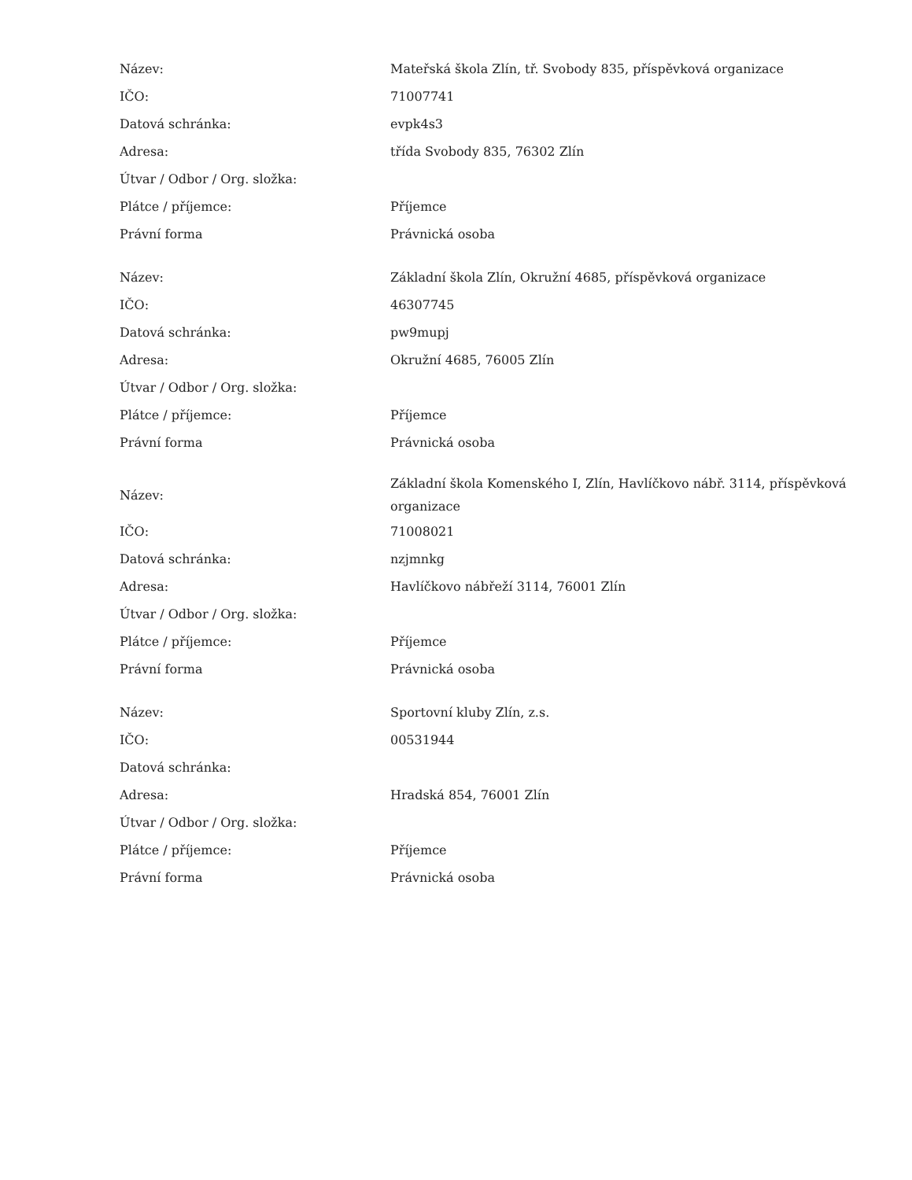| Název: | Mateřská škola Zlín, tř. Svobody 835, příspěvková organizace |
| IČO: | 71007741 |
| Datová schránka: | evpk4s3 |
| Adresa: | třída Svobody 835, 76302 Zlín |
| Útvar / Odbor / Org. složka: | |
| Plátce / příjemce: | Příjemce |
| Právní forma | Právnická osoba |
| Název: | Základní škola Zlín, Okružní 4685, příspěvková organizace |
| IČO: | 46307745 |
| Datová schránka: | pw9mupj |
| Adresa: | Okružní 4685, 76005 Zlín |
| Útvar / Odbor / Org. složka: | |
| Plátce / příjemce: | Příjemce |
| Právní forma | Právnická osoba |
| Název: | Základní škola Komenského I, Zlín, Havlíčkovo nábř. 3114, příspěvková organizace |
| IČO: | 71008021 |
| Datová schránka: | nzjmnkg |
| Adresa: | Havlíčkovo nábřeží 3114, 76001 Zlín |
| Útvar / Odbor / Org. složka: | |
| Plátce / příjemce: | Příjemce |
| Právní forma | Právnická osoba |
| Název: | Sportovní kluby Zlín, z.s. |
| IČO: | 00531944 |
| Datová schránka: | |
| Adresa: | Hradská 854, 76001 Zlín |
| Útvar / Odbor / Org. složka: | |
| Plátce / příjemce: | Příjemce |
| Právní forma | Právnická osoba |